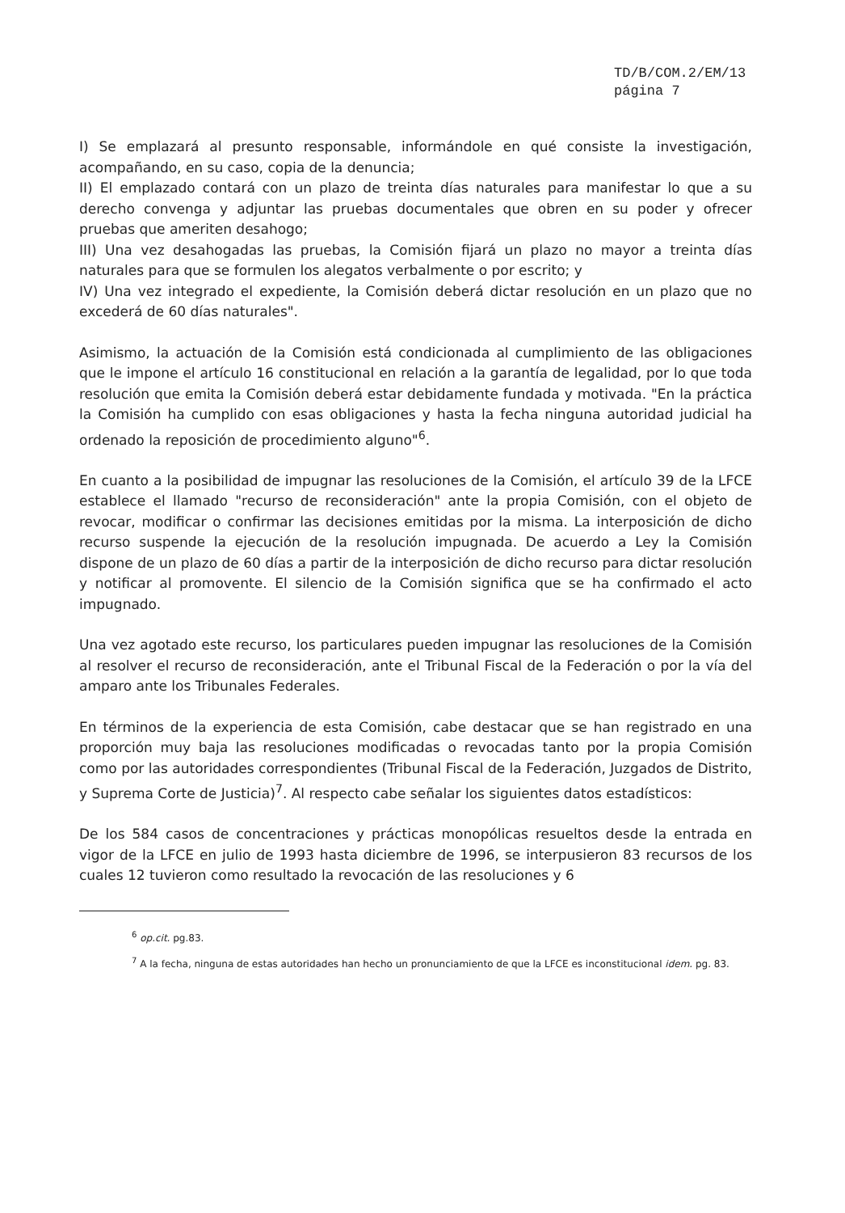TD/B/COM.2/EM/13
página 7
I) Se emplazará al presunto responsable, informándole en qué consiste la investigación, acompañando, en su caso, copia de la denuncia;
II) El emplazado contará con un plazo de treinta días naturales para manifestar lo que a su derecho convenga y adjuntar las pruebas documentales que obren en su poder y ofrecer pruebas que ameriten desahogo;
III) Una vez desahogadas las pruebas, la Comisión fijará un plazo no mayor a treinta días naturales para que se formulen los alegatos verbalmente o por escrito; y
IV) Una vez integrado el expediente, la Comisión deberá dictar resolución en un plazo que no excederá de 60 días naturales".
Asimismo, la actuación de la Comisión está condicionada al cumplimiento de las obligaciones que le impone el artículo 16 constitucional en relación a la garantía de legalidad, por lo que toda resolución que emita la Comisión deberá estar debidamente fundada y motivada. "En la práctica la Comisión ha cumplido con esas obligaciones y hasta la fecha ninguna autoridad judicial ha ordenado la reposición de procedimiento alguno"<sup>6</sup>.
En cuanto a la posibilidad de impugnar las resoluciones de la Comisión, el artículo 39 de la LFCE establece el llamado "recurso de reconsideración" ante la propia Comisión, con el objeto de revocar, modificar o confirmar las decisiones emitidas por la misma. La interposición de dicho recurso suspende la ejecución de la resolución impugnada. De acuerdo a Ley la Comisión dispone de un plazo de 60 días a partir de la interposición de dicho recurso para dictar resolución y notificar al promovente. El silencio de la Comisión significa que se ha confirmado el acto impugnado.
Una vez agotado este recurso, los particulares pueden impugnar las resoluciones de la Comisión al resolver el recurso de reconsideración, ante el Tribunal Fiscal de la Federación o por la vía del amparo ante los Tribunales Federales.
En términos de la experiencia de esta Comisión, cabe destacar que se han registrado en una proporción muy baja las resoluciones modificadas o revocadas tanto por la propia Comisión como por las autoridades correspondientes (Tribunal Fiscal de la Federación, Juzgados de Distrito, y Suprema Corte de Justicia)<sup>7</sup>. Al respecto cabe señalar los siguientes datos estadísticos:
De los 584 casos de concentraciones y prácticas monopólicas resueltos desde la entrada en vigor de la LFCE en julio de 1993 hasta diciembre de 1996, se interpusieron 83 recursos de los cuales 12 tuvieron como resultado la revocación de las resoluciones y 6
<sup>6</sup> op.cit. pg.83.
<sup>7</sup> A la fecha, ninguna de estas autoridades han hecho un pronunciamiento de que la LFCE es inconstitucional idem. pg. 83.